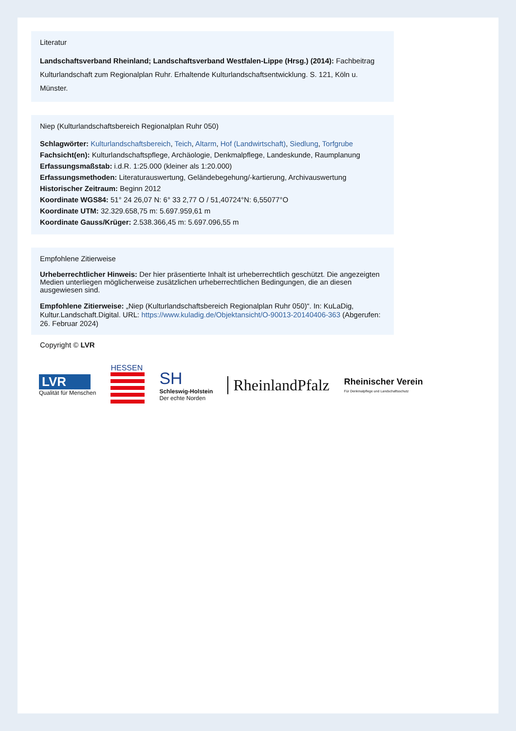Literatur
Landschaftsverband Rheinland; Landschaftsverband Westfalen-Lippe (Hrsg.) (2014): Fachbeitrag Kulturlandschaft zum Regionalplan Ruhr. Erhaltende Kulturlandschaftsentwicklung. S. 121, Köln u. Münster.
Niep (Kulturlandschaftsbereich Regionalplan Ruhr 050)
Schlagwörter: Kulturlandschaftsbereich, Teich, Altarm, Hof (Landwirtschaft), Siedlung, Torfgrube
Fachsicht(en): Kulturlandschaftspflege, Archäologie, Denkmalpflege, Landeskunde, Raumplanung
Erfassungsmaßstab: i.d.R. 1:25.000 (kleiner als 1:20.000)
Erfassungsmethoden: Literaturauswertung, Geländebegehung/-kartierung, Archivauswertung
Historischer Zeitraum: Beginn 2012
Koordinate WGS84: 51° 24 26,07 N: 6° 33 2,77 O / 51,40724°N: 6,55077°O
Koordinate UTM: 32.329.658,75 m: 5.697.959,61 m
Koordinate Gauss/Krüger: 2.538.366,45 m: 5.697.096,55 m
Empfohlene Zitierweise
Urheberrechtlicher Hinweis: Der hier präsentierte Inhalt ist urheberrechtlich geschützt. Die angezeigten Medien unterliegen möglicherweise zusätzlichen urheberrechtlichen Bedingungen, die an diesen ausgewiesen sind.
Empfohlene Zitierweise: „Niep (Kulturlandschaftsbereich Regionalplan Ruhr 050)“. In: KuLaDig, Kultur.Landschaft.Digital. URL: https://www.kuladig.de/Objektansicht/O-90013-20140406-363 (Abgerufen: 26. Februar 2024)
Copyright © LVR
LVR
Qualität für Menschen
HESSEN
SH
Schleswig-Holstein
Der echte Norden
RheinlandPfalz
Rheinischer Verein
Für Denkmalpflege und Landschaftsschutz